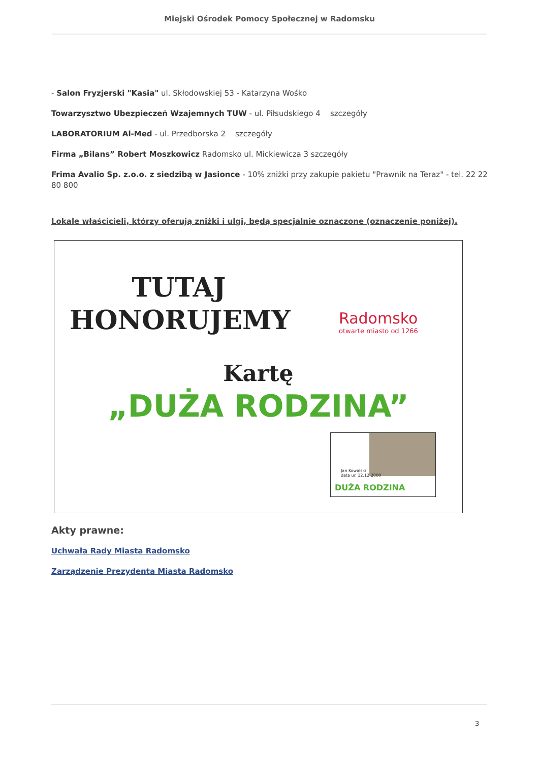Miejski Ośrodek Pomocy Społecznej w Radomsku
- Salon Fryzjerski "Kasia" ul. Skłodowskiej 53 - Katarzyna Wośko
Towarzysztwo Ubezpieczeń Wzajemnych TUW - ul. Piłsudskiego 4 szczegóły
LABORATORIUM Al-Med - ul. Przedborska 2 szczegóły
Firma „Bilans” Robert Moszkowicz Radomsko ul. Mickiewicza 3 szczegóły
Frima Avalio Sp. z.o.o. z siedzibą w Jasionce - 10% zniżki przy zakupie pakietu "Prawnik na Teraz" - tel. 22 22 80 800
Lokale właścicieli, którzy oferują zniżki i ulgi, będą specjalnie oznaczone (oznaczenie poniżej).
TUTAJ
HONORUJEMY
Radomsko
otwarte miasto od 1266
Kartę
„DUŻA RODZINA”
Jan Kowalski
data ur. 12.12.2000
DUŻA RODZINA
Akty prawne:
Uchwała Rady Miasta Radomsko
Zarządzenie Prezydenta Miasta Radomsko
3